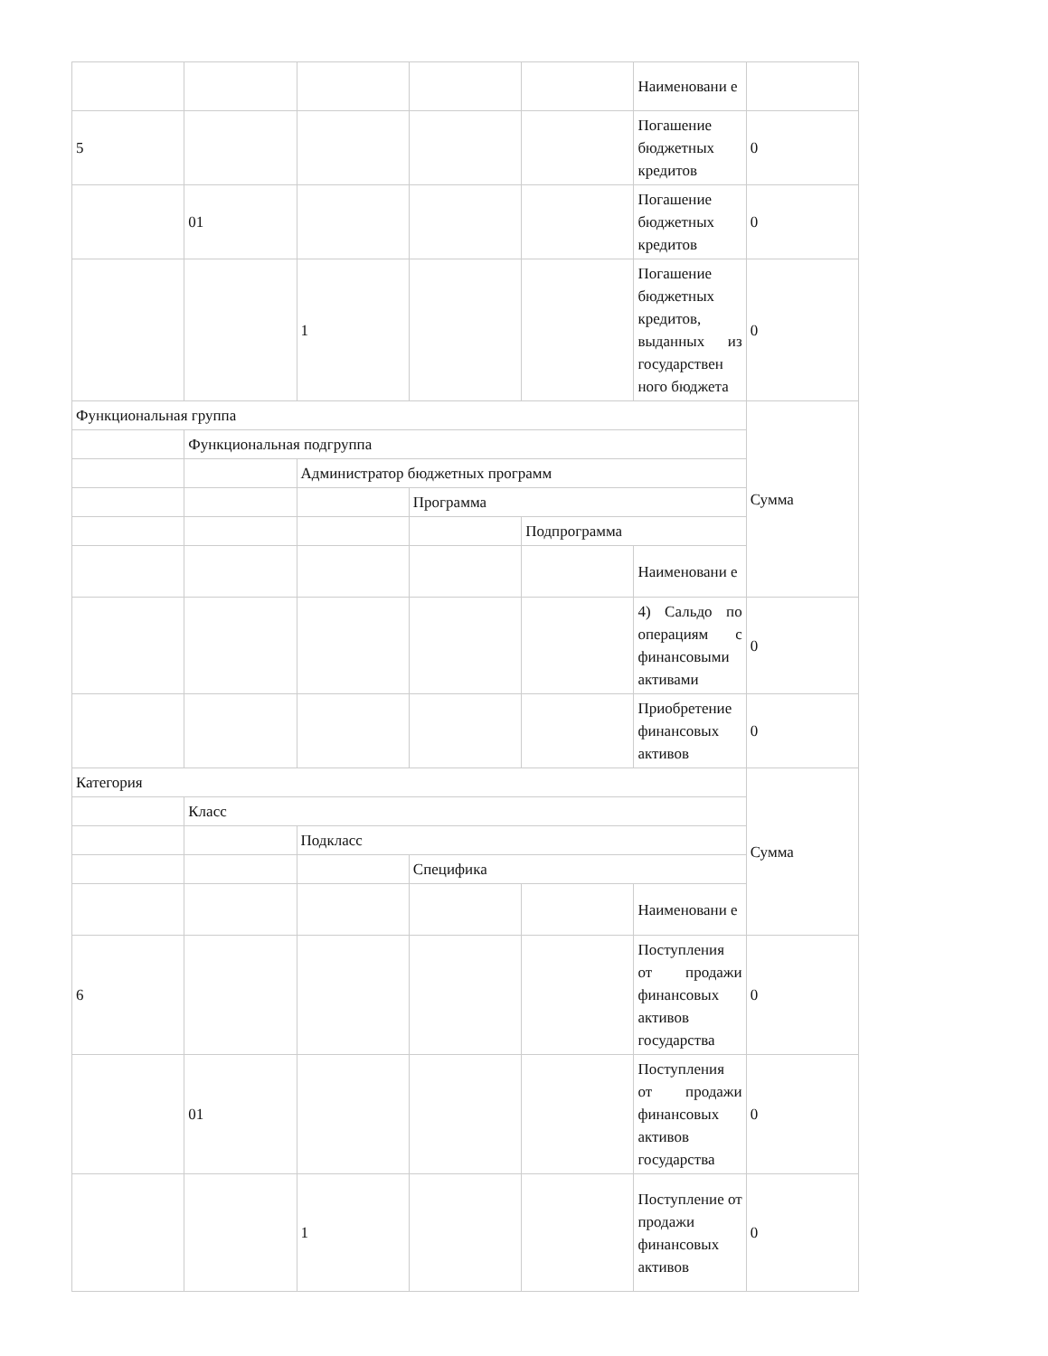| | | | | | Наименовани е | |
| 5 | | | | | Погашение бюджетных кредитов | 0 |
| | 01 | | | | Погашение бюджетных кредитов | 0 |
| | | 1 | | | Погашение бюджетных кредитов, выданных из государствен ного бюджета | 0 |
| Функциональная группа | | | | | | Сумма |
| | Функциональная подгруппа | | | | | |
| | | Администратор бюджетных программ | | | | |
| | | | Программа | | | |
| | | | | Подпрограмма | | |
| | | | | | Наименовани е | |
| | | | | | 4) Сальдо по операциям с финансовыми активами | 0 |
| | | | | | Приобретение финансовых активов | 0 |
| Категория | | | | | | Сумма |
| | Класс | | | | | |
| | | Подкласс | | | | |
| | | | Специфика | | | |
| | | | | | Наименовани е | |
| 6 | | | | | Поступления от продажи финансовых активов государства | 0 |
| | 01 | | | | Поступления от продажи финансовых активов государства | 0 |
| | | 1 | | | Поступление от продажи финансовых активов | 0 |